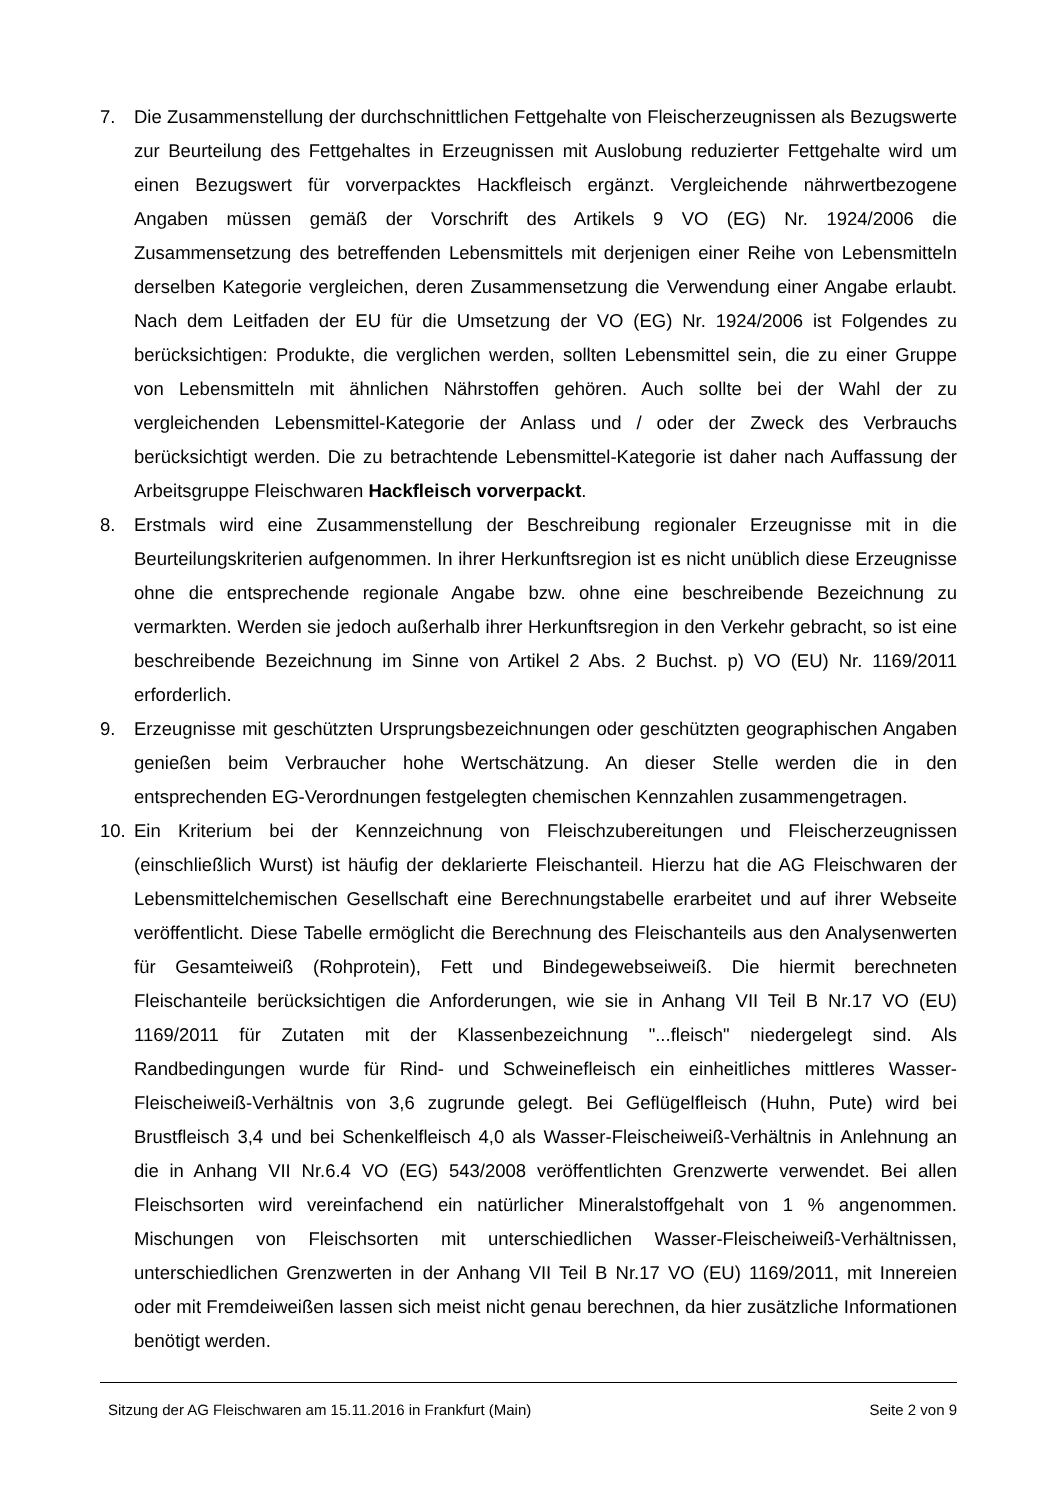7. Die Zusammenstellung der durchschnittlichen Fettgehalte von Fleischerzeugnissen als Bezugswerte zur Beurteilung des Fettgehaltes in Erzeugnissen mit Auslobung reduzierter Fettgehalte wird um einen Bezugswert für vorverpacktes Hackfleisch ergänzt. Vergleichende nährwertbezogene Angaben müssen gemäß der Vorschrift des Artikels 9 VO (EG) Nr. 1924/2006 die Zusammensetzung des betreffenden Lebensmittels mit derjenigen einer Reihe von Lebensmitteln derselben Kategorie vergleichen, deren Zusammensetzung die Verwendung einer Angabe erlaubt. Nach dem Leitfaden der EU für die Umsetzung der VO (EG) Nr. 1924/2006 ist Folgendes zu berücksichtigen: Produkte, die verglichen werden, sollten Lebensmittel sein, die zu einer Gruppe von Lebensmitteln mit ähnlichen Nährstoffen gehören. Auch sollte bei der Wahl der zu vergleichenden Lebensmittel-Kategorie der Anlass und / oder der Zweck des Verbrauchs berücksichtigt werden. Die zu betrachtende Lebensmittel-Kategorie ist daher nach Auffassung der Arbeitsgruppe Fleischwaren Hackfleisch vorverpackt.
8. Erstmals wird eine Zusammenstellung der Beschreibung regionaler Erzeugnisse mit in die Beurteilungskriterien aufgenommen. In ihrer Herkunftsregion ist es nicht unüblich diese Erzeugnisse ohne die entsprechende regionale Angabe bzw. ohne eine beschreibende Bezeichnung zu vermarkten. Werden sie jedoch außerhalb ihrer Herkunftsregion in den Verkehr gebracht, so ist eine beschreibende Bezeichnung im Sinne von Artikel 2 Abs. 2 Buchst. p) VO (EU) Nr. 1169/2011 erforderlich.
9. Erzeugnisse mit geschützten Ursprungsbezeichnungen oder geschützten geographischen Angaben genießen beim Verbraucher hohe Wertschätzung. An dieser Stelle werden die in den entsprechenden EG-Verordnungen festgelegten chemischen Kennzahlen zusammengetragen.
10. Ein Kriterium bei der Kennzeichnung von Fleischzubereitungen und Fleischerzeugnissen (einschließlich Wurst) ist häufig der deklarierte Fleischanteil. Hierzu hat die AG Fleischwaren der Lebensmittelchemischen Gesellschaft eine Berechnungstabelle erarbeitet und auf ihrer Webseite veröffentlicht. Diese Tabelle ermöglicht die Berechnung des Fleischanteils aus den Analysenwerten für Gesamteiweiß (Rohprotein), Fett und Bindegewebseiweiß. Die hiermit berechneten Fleischanteile berücksichtigen die Anforderungen, wie sie in Anhang VII Teil B Nr.17 VO (EU) 1169/2011 für Zutaten mit der Klassenbezeichnung "...fleisch" niedergelegt sind. Als Randbedingungen wurde für Rind- und Schweinefleisch ein einheitliches mittleres Wasser-Fleischeiweiß-Verhältnis von 3,6 zugrunde gelegt. Bei Geflügelfleisch (Huhn, Pute) wird bei Brustfleisch 3,4 und bei Schenkelfleisch 4,0 als Wasser-Fleischeiweiß-Verhältnis in Anlehnung an die in Anhang VII Nr.6.4 VO (EG) 543/2008 veröffentlichten Grenzwerte verwendet. Bei allen Fleischsorten wird vereinfachend ein natürlicher Mineralstoffgehalt von 1 % angenommen. Mischungen von Fleischsorten mit unterschiedlichen Wasser-Fleischeiweiß-Verhältnissen, unterschiedlichen Grenzwerten in der Anhang VII Teil B Nr.17 VO (EU) 1169/2011, mit Innereien oder mit Fremdeiweißen lassen sich meist nicht genau berechnen, da hier zusätzliche Informationen benötigt werden.
Sitzung der AG Fleischwaren am 15.11.2016 in Frankfurt (Main) Seite 2 von 9